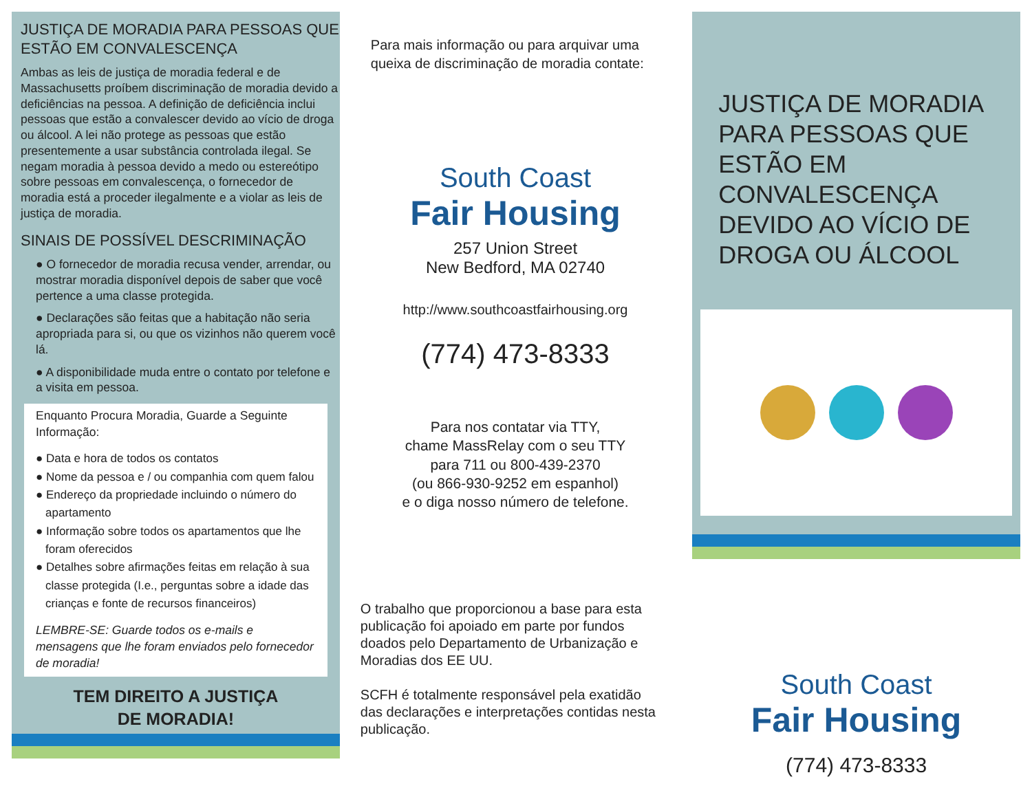JUSTIÇA DE MORADIA PARA PESSOAS QUE ESTÃO EM CONVALESCENÇA
Ambas as leis de justiça de moradia federal e de Massachusetts proíbem discriminação de moradia devido a deficiências na pessoa. A definição de deficiência inclui pessoas que estão a convalescer devido ao vício de droga ou álcool. A lei não protege as pessoas que estão presentemente a usar substância controlada ilegal. Se negam moradia à pessoa devido a medo ou estereótipo sobre pessoas em convalescença, o fornecedor de moradia está a proceder ilegalmente e a violar as leis de justiça de moradia.
SINAIS DE POSSÍVEL DESCRIMINAÇÃO
● O fornecedor de moradia recusa vender, arrendar, ou mostrar moradia disponível depois de saber que você pertence a uma classe protegida.
● Declarações são feitas que a habitação não seria apropriada para si, ou que os vizinhos não querem você lá.
● A disponibilidade muda entre o contato por telefone e a visita em pessoa.
Enquanto Procura Moradia, Guarde a Seguinte Informação:
● Data e hora de todos os contatos
● Nome da pessoa e / ou companhia com quem falou
● Endereço da propriedade incluindo o número do apartamento
● Informação sobre todos os apartamentos que lhe foram oferecidos
● Detalhes sobre afirmações feitas em relação à sua classe protegida (I.e., perguntas sobre a idade das crianças e fonte de recursos financeiros)
LEMBRE-SE: Guarde todos os e-mails e mensagens que lhe foram enviados pelo fornecedor de moradia!
TEM DIREITO A JUSTIÇA
DE MORADIA!
Para mais informação ou para arquivar uma queixa de discriminação de moradia contate:
South Coast
Fair Housing
257 Union Street
New Bedford, MA 02740
http://www.southcoastfairhousing.org
(774) 473-8333
Para nos contatar via TTY,
chame MassRelay com o seu TTY
para 711 ou 800-439-2370
(ou 866-930-9252 em espanhol)
e o diga nosso número de telefone.
O trabalho que proporcionou a base para esta publicação foi apoiado em parte por fundos doados pelo Departamento de Urbanização e Moradias dos EE UU.
SCFH é totalmente responsável pela exatidão das declarações e interpretações contidas nesta publicação.
JUSTIÇA DE MORADIA PARA PESSOAS QUE ESTÃO EM CONVALESCENÇA DEVIDO AO VÍCIO DE DROGA OU ÁLCOOL
South Coast
Fair Housing
(774) 473-8333